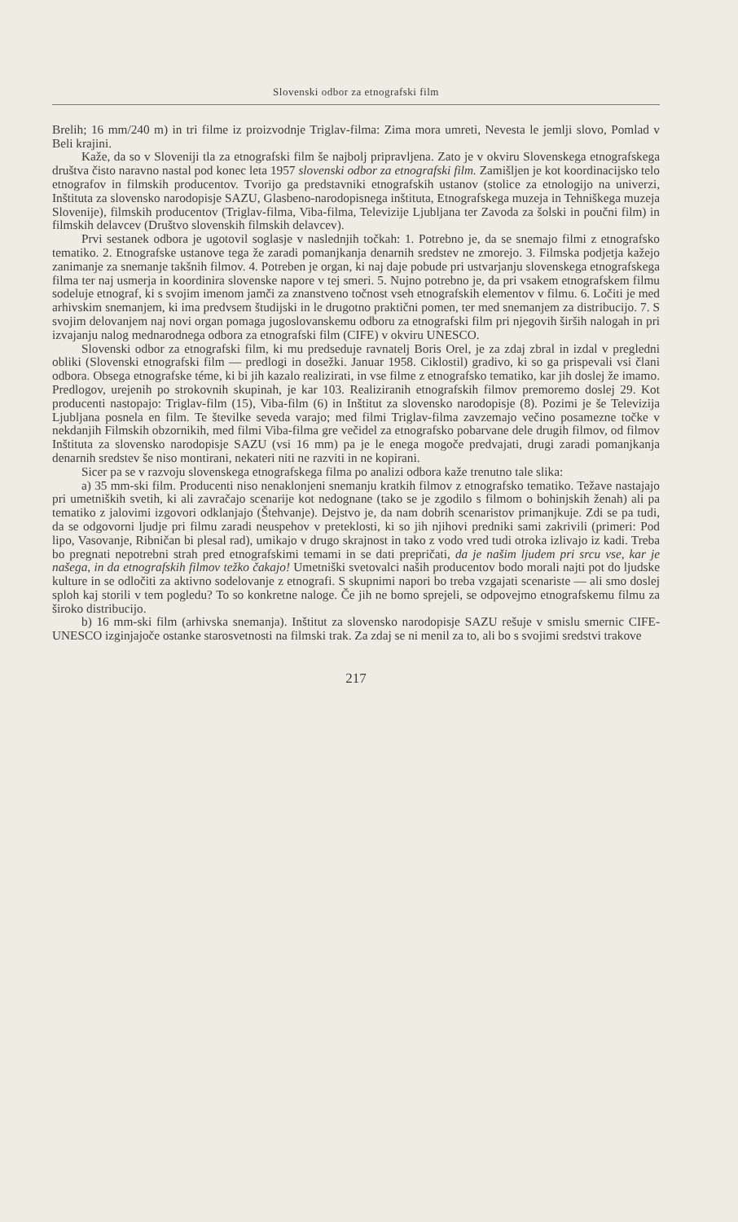Slovenski odbor za etnografski film
Brelih; 16 mm/240 m) in tri filme iz proizvodnje Triglav-filma: Zima mora umreti, Nevesta le jemlji slovo, Pomlad v Beli krajini.
Kaže, da so v Sloveniji tla za etnografski film še najbolj pripravljena. Zato je v okviru Slovenskega etnografskega društva čisto naravno nastal pod konec leta 1957 slovenski odbor za etnografski film. Zamišljen je kot koordinacijsko telo etnografov in filmskih producentov. Tvorijo ga predstavniki etnografskih ustanov (stolice za etnologijo na univerzi, Inštituta za slovensko narodopisje SAZU, Glasbeno-narodopisnega inštituta, Etnografskega muzeja in Tehniškega muzeja Slovenije), filmskih producentov (Triglav-filma, Viba-filma, Televizije Ljubljana ter Zavoda za šolski in poučni film) in filmskih delavcev (Društvo slovenskih filmskih delavcev).
Prvi sestanek odbora je ugotovil soglasje v naslednjih točkah: 1. Potrebno je, da se snemajo filmi z etnografsko tematiko. 2. Etnografske ustanove tega že zaradi pomanjkanja denarnih sredstev ne zmorejo. 3. Filmska podjetja kažejo zanimanje za snemanje takšnih filmov. 4. Potreben je organ, ki naj daje pobude pri ustvarjanju slovenskega etnografskega filma ter naj usmerja in koordinira slovenske napore v tej smeri. 5. Nujno potrebno je, da pri vsakem etnografskem filmu sodeluje etnograf, ki s svojim imenom jamči za znanstveno točnost vseh etnografskih elementov v filmu. 6. Ločiti je med arhivskim snemanjem, ki ima predvsem študijski in le drugotno praktični pomen, ter med snemanjem za distribucijo. 7. S svojim delovanjem naj novi organ pomaga jugoslovanskemu odboru za etnografski film pri njegovih širših nalogah in pri izvajanju nalog mednarodnega odbora za etnografski film (CIFE) v okviru UNESCO.
Slovenski odbor za etnografski film, ki mu predseduje ravnatelj Boris Orel, je za zdaj zbral in izdal v pregledni obliki (Slovenski etnografski film — predlogi in dosežki. Januar 1958. Ciklostil) gradivo, ki so ga prispevali vsi člani odbora. Obsega etnografske téme, ki bi jih kazalo realizirati, in vse filme z etnografsko tematiko, kar jih doslej že imamo. Predlogov, urejenih po strokovnih skupinah, je kar 103. Realiziranih etnografskih filmov premoremo doslej 29. Kot producenti nastopajo: Triglav-film (15), Viba-film (6) in Inštitut za slovensko narodopisje (8). Pozimi je še Televizija Ljubljana posnela en film. Te številke seveda varajo; med filmi Triglav-filma zavzemajo večino posamezne točke v nekdanjih Filmskih obzornikih, med filmi Viba-filma gre večidel za etnografsko pobarvane dele drugih filmov, od filmov Inštituta za slovensko narodopisje SAZU (vsi 16 mm) pa je le enega mogoče predvajati, drugi zaradi pomanjkanja denarnih sredstev še niso montirani, nekateri niti ne razviti in ne kopirani.
Sicer pa se v razvoju slovenskega etnografskega filma po analizi odbora kaže trenutno tale slika:
a) 35 mm-ski film. Producenti niso nenaklonjeni snemanju kratkih filmov z etnografsko tematiko. Težave nastajajo pri umetniških svetih, ki ali zavračajo scenarije kot nedognane (tako se je zgodilo s filmom o bohinjskih ženah) ali pa tematiko z jalovimi izgovori odklanjajo (Štehvanje). Dejstvo je, da nam dobrih scenaristov primanjkuje. Zdi se pa tudi, da se odgovorni ljudje pri filmu zaradi neuspehov v preteklosti, ki so jih njihovi predniki sami zakrivili (primeri: Pod lipo, Vasovanje, Ribničan bi plesal rad), umikajo v drugo skrajnost in tako z vodo vred tudi otroka izlivajo iz kadi. Treba bo pregnati nepotrebni strah pred etnografskimi temami in se dati prepričati, da je našim ljudem pri srcu vse, kar je našega, in da etnografskih filmov težko čakajo! Umetniški svetovalci naših producentov bodo morali najti pot do ljudske kulture in se odločiti za aktivno sodelovanje z etnografi. S skupnimi napori bo treba vzgajati scenariste — ali smo doslej sploh kaj storili v tem pogledu? To so konkretne naloge. Če jih ne bomo sprejeli, se odpovejmo etnografskemu filmu za široko distribucijo.
b) 16 mm-ski film (arhivska snemanja). Inštitut za slovensko narodopisje SAZU rešuje v smislu smernic CIFE-UNESCO izginjajoče ostanke starosvetnosti na filmski trak. Za zdaj se ni menil za to, ali bo s svojimi sredstvi trakove
217